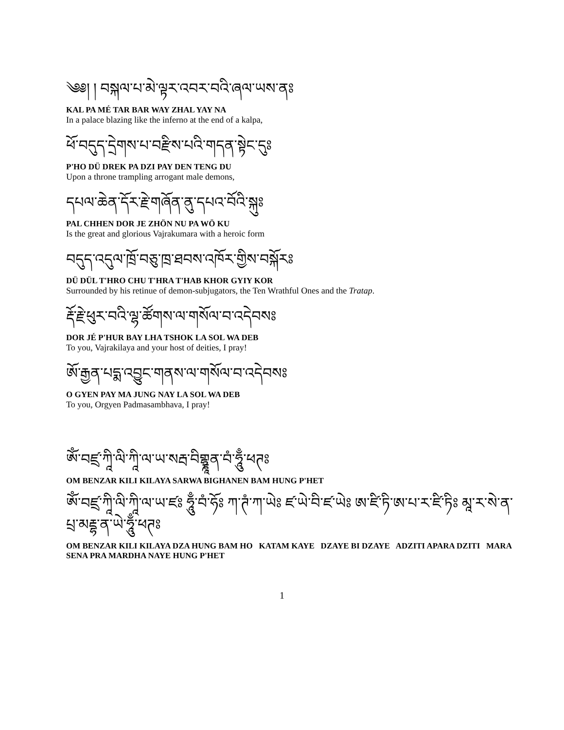༄༅། ། བསྐལ་པ་མེ་ལྟར་འབར་བའི་ཞལ་ཡས་ནཿ
KAL PA MÉ TAR BAR WAY ZHAL YAY NA
In a palace blazing like the inferno at the end of a kalpa,
ཕོ་བདུད་དྲེགས་པ་བརྫིས་པའི་གདན་སྟེང་དུཿ
P'HO DÜ DREK PA DZI PAY DEN TENG DU
Upon a throne trampling arrogant male demons,
དཔལ་ཆེན་དོར་རྗེ་གཞོན་ནུ་དཔའ་བོའི་སྐུཿ
PAL CHHEN DOR JE ZHÖN NU PA WÖ KU
Is the great and glorious Vajrakumara with a heroic form
བདུད་འདུལ་ཁྲོ་བཅུ་ཁྲ་ཐབས་འཁོར་གྱིས་བསྐོརཿ
DÜ DÜL T'HRO CHU T'HRA T'HAB KHOR GYIY KOR
Surrounded by his retinue of demon-subjugators, the Ten Wrathful Ones and the Tratap.
རྡོ་རྗེ་ཕུར་བའི་ལྷ་ཚོགས་ལ་གསོལ་བ་འདེབསཿ
DOR JÉ P'HUR BAY LHA TSHOK LA SOL WA DEB
To you, Vajrakilaya and your host of deities, I pray!
ཨོ་རྒྱན་པདྨ་འབྱུང་གནས་ལ་གསོལ་བ་འདེབསཿ
O GYEN PAY MA JUNG NAY LA SOL WA DEB
To you, Orgyen Padmasambhava, I pray!
ༀ་བཛྲ་ཀཱི་ལི་ཀཱི་ལ་ཡ་སརྦ་བིགྷྣཱན་བཾ་ཧཱུྃ་ཕཊཿ
OM BENZAR KILI KILAYA SARWA BIGHANEN BAM HUNG P'HET
ༀ་བཛྲ་ཀཱི་ལི་ཀཱི་ལ་ཡ་ཛཿ ཧཱུྃ་བཾ་ཧོཿ ཀ་ཊཾ་ཀ་ཡེཿ ཛ་ཡེ་བི་ཛ་ཡེཿ ཨ་ཛི་ཏི་ཨ་པ་ར་ཛི་ཏིཿ མཱ་ར་སེ་ན་པྲ་མརྡྷ་ན་ཡེ་ཧཱུྃ་ཕཊཿ
OM BENZAR KILI KILAYA DZA HUNG BAM HO KATAM KAYE DZAYE BI DZAYE ADZITI APARA DZITI MARA SENA PRA MARDHA NAYE HUNG P'HET
1